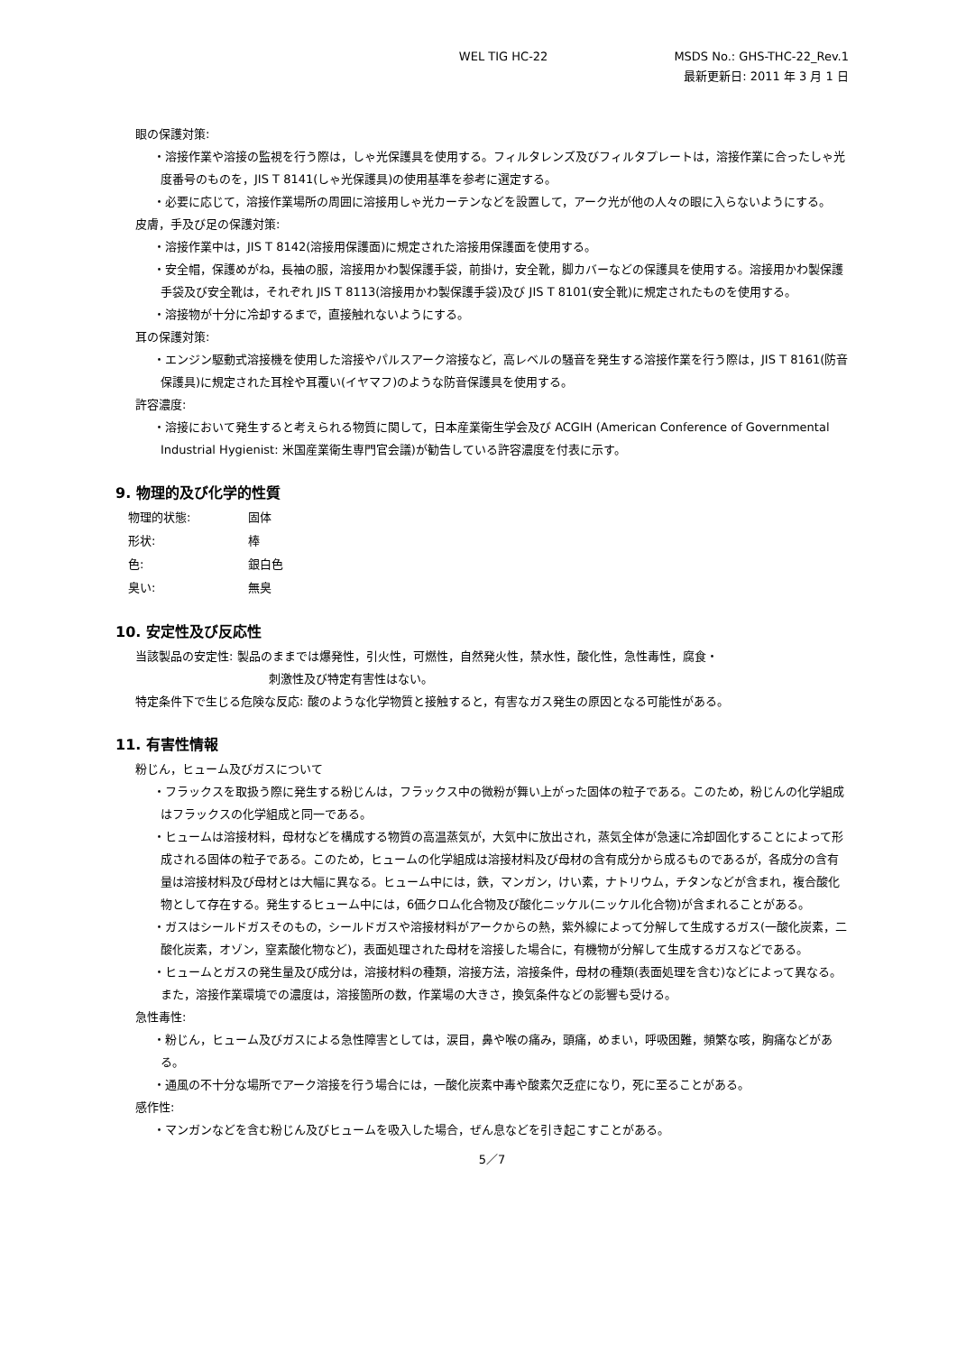WEL TIG HC-22 MSDS No.: GHS-THC-22_Rev.1
最新更新日: 2011 年 3 月 1 日
眼の保護対策:
・溶接作業や溶接の監視を行う際は，しゃ光保護具を使用する。フィルタレンズ及びフィルタプレートは，溶接作業に合ったしゃ光度番号のものを，JIS T 8141(しゃ光保護具)の使用基準を参考に選定する。
・必要に応じて，溶接作業場所の周囲に溶接用しゃ光カーテンなどを設置して，アーク光が他の人々の眼に入らないようにする。
皮膚，手及び足の保護対策:
・溶接作業中は，JIS T 8142(溶接用保護面)に規定された溶接用保護面を使用する。
・安全帽，保護めがね，長袖の服，溶接用かわ製保護手袋，前掛け，安全靴，脚カバーなどの保護具を使用する。溶接用かわ製保護手袋及び安全靴は，それぞれ JIS T 8113(溶接用かわ製保護手袋)及び JIS T 8101(安全靴)に規定されたものを使用する。
・溶接物が十分に冷却するまで，直接触れないようにする。
耳の保護対策:
・エンジン駆動式溶接機を使用した溶接やパルスアーク溶接など，高レベルの騒音を発生する溶接作業を行う際は，JIS T 8161(防音保護具)に規定された耳栓や耳覆い(イヤマフ)のような防音保護具を使用する。
許容濃度:
・溶接において発生すると考えられる物質に関して，日本産業衛生学会及び ACGIH (American Conference of Governmental Industrial Hygienist: 米国産業衛生専門官会議)が勧告している許容濃度を付表に示す。
9. 物理的及び化学的性質
物理的状態:
固体
形状:
棒
色:
銀白色
臭い:
無臭
10. 安定性及び反応性
当該製品の安定性: 製品のままでは爆発性，引火性，可燃性，自然発火性，禁水性，酸化性，急性毒性，腐食・
刺激性及び特定有害性はない。
特定条件下で生じる危険な反応: 酸のような化学物質と接触すると，有害なガス発生の原因となる可能性がある。
11. 有害性情報
粉じん，ヒューム及びガスについて
・フラックスを取扱う際に発生する粉じんは，フラックス中の微粉が舞い上がった固体の粒子である。このため，粉じんの化学組成はフラックスの化学組成と同一である。
・ヒュームは溶接材料，母材などを構成する物質の高温蒸気が，大気中に放出され，蒸気全体が急速に冷却固化することによって形成される固体の粒子である。このため，ヒュームの化学組成は溶接材料及び母材の含有成分から成るものであるが，各成分の含有量は溶接材料及び母材とは大幅に異なる。ヒューム中には，鉄，マンガン，けい素，ナトリウム，チタンなどが含まれ，複合酸化物として存在する。発生するヒューム中には，6価クロム化合物及び酸化ニッケル(ニッケル化合物)が含まれることがある。
・ガスはシールドガスそのもの，シールドガスや溶接材料がアークからの熱，紫外線によって分解して生成するガス(一酸化炭素，二酸化炭素，オゾン，窒素酸化物など)，表面処理された母材を溶接した場合に，有機物が分解して生成するガスなどである。
・ヒュームとガスの発生量及び成分は，溶接材料の種類，溶接方法，溶接条件，母材の種類(表面処理を含む)などによって異なる。また，溶接作業環境での濃度は，溶接箇所の数，作業場の大きさ，換気条件などの影響も受ける。
急性毒性:
・粉じん，ヒューム及びガスによる急性障害としては，涙目，鼻や喉の痛み，頭痛，めまい，呼吸困難，頻繁な咳，胸痛などがある。
・通風の不十分な場所でアーク溶接を行う場合には，一酸化炭素中毒や酸素欠乏症になり，死に至ることがある。
感作性:
・マンガンなどを含む粉じん及びヒュームを吸入した場合，ぜん息などを引き起こすことがある。
5／7